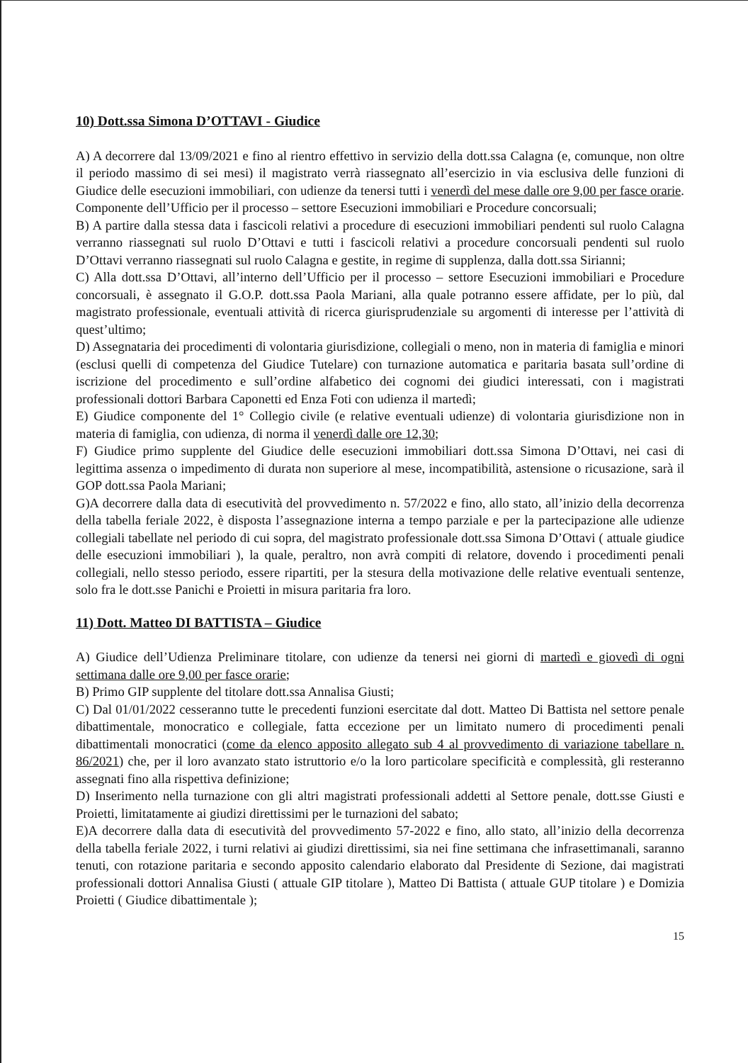10) Dott.ssa Simona D’OTTAVI - Giudice
A) A decorrere dal 13/09/2021 e fino al rientro effettivo in servizio della dott.ssa Calagna (e, comunque, non oltre il periodo massimo di sei mesi) il magistrato verrà riassegnato all’esercizio in via esclusiva delle funzioni di Giudice delle esecuzioni immobiliari, con udienze da tenersi tutti i venerdì del mese dalle ore 9,00 per fasce orarie. Componente dell’Ufficio per il processo – settore Esecuzioni immobiliari e Procedure concorsuali;
B) A partire dalla stessa data i fascicoli relativi a procedure di esecuzioni immobiliari pendenti sul ruolo Calagna verranno riassegnati sul ruolo D’Ottavi e tutti i fascicoli relativi a procedure concorsuali pendenti sul ruolo D’Ottavi verranno riassegnati sul ruolo Calagna e gestite, in regime di supplenza, dalla dott.ssa Sirianni;
C) Alla dott.ssa D’Ottavi, all’interno dell’Ufficio per il processo – settore Esecuzioni immobiliari e Procedure concorsuali, è assegnato il G.O.P. dott.ssa Paola Mariani, alla quale potranno essere affidate, per lo più, dal magistrato professionale, eventuali attività di ricerca giurisprudenziale su argomenti di interesse per l’attività di quest’ultimo;
D) Assegnataria dei procedimenti di volontaria giurisdizione, collegiali o meno, non in materia di famiglia e minori (esclusi quelli di competenza del Giudice Tutelare) con turnazione automatica e paritaria basata sull’ordine di iscrizione del procedimento e sull’ordine alfabetico dei cognomi dei giudici interessati, con i magistrati professionali dottori Barbara Caponetti ed Enza Foti con udienza il martedì;
E) Giudice componente del 1° Collegio civile (e relative eventuali udienze) di volontaria giurisdizione non in materia di famiglia, con udienza, di norma il venerdì dalle ore 12,30;
F) Giudice primo supplente del Giudice delle esecuzioni immobiliari dott.ssa Simona D’Ottavi, nei casi di legittima assenza o impedimento di durata non superiore al mese, incompatibilità, astensione o ricusazione, sarà il GOP dott.ssa Paola Mariani;
G)A decorrere dalla data di esecutività del provvedimento n. 57/2022 e fino, allo stato, all’inizio della decorrenza della tabella feriale 2022, è disposta l’assegnazione interna a tempo parziale e per la partecipazione alle udienze collegiali tabellate nel periodo di cui sopra, del magistrato professionale dott.ssa Simona D’Ottavi ( attuale giudice delle esecuzioni immobiliari ), la quale, peraltro, non avrà compiti di relatore, dovendo i procedimenti penali collegiali, nello stesso periodo, essere ripartiti, per la stesura della motivazione delle relative eventuali sentenze, solo fra le dott.sse Panichi e Proietti in misura paritaria fra loro.
11) Dott. Matteo DI BATTISTA – Giudice
A) Giudice dell’Udienza Preliminare titolare, con udienze da tenersi nei giorni di martedì e giovedì di ogni settimana dalle ore 9,00 per fasce orarie;
B) Primo GIP supplente del titolare dott.ssa Annalisa Giusti;
C) Dal 01/01/2022 cesseranno tutte le precedenti funzioni esercitate dal dott. Matteo Di Battista nel settore penale dibattimentale, monocratico e collegiale, fatta eccezione per un limitato numero di procedimenti penali dibattimentali monocratici (come da elenco apposito allegato sub 4 al provvedimento di variazione tabellare n. 86/2021) che, per il loro avanzato stato istruttorio e/o la loro particolare specificità e complessità, gli resteranno assegnati fino alla rispettiva definizione;
D) Inserimento nella turnazione con gli altri magistrati professionali addetti al Settore penale, dott.sse Giusti e Proietti, limitatamente ai giudizi direttissimi per le turnazioni del sabato;
E)A decorrere dalla data di esecutività del provvedimento 57-2022 e fino, allo stato, all’inizio della decorrenza della tabella feriale 2022, i turni relativi ai giudizi direttissimi, sia nei fine settimana che infrasettimanali, saranno tenuti, con rotazione paritaria e secondo apposito calendario elaborato dal Presidente di Sezione, dai magistrati professionali dottori Annalisa Giusti ( attuale GIP titolare ), Matteo Di Battista ( attuale GUP titolare ) e Domizia Proietti ( Giudice dibattimentale );
15